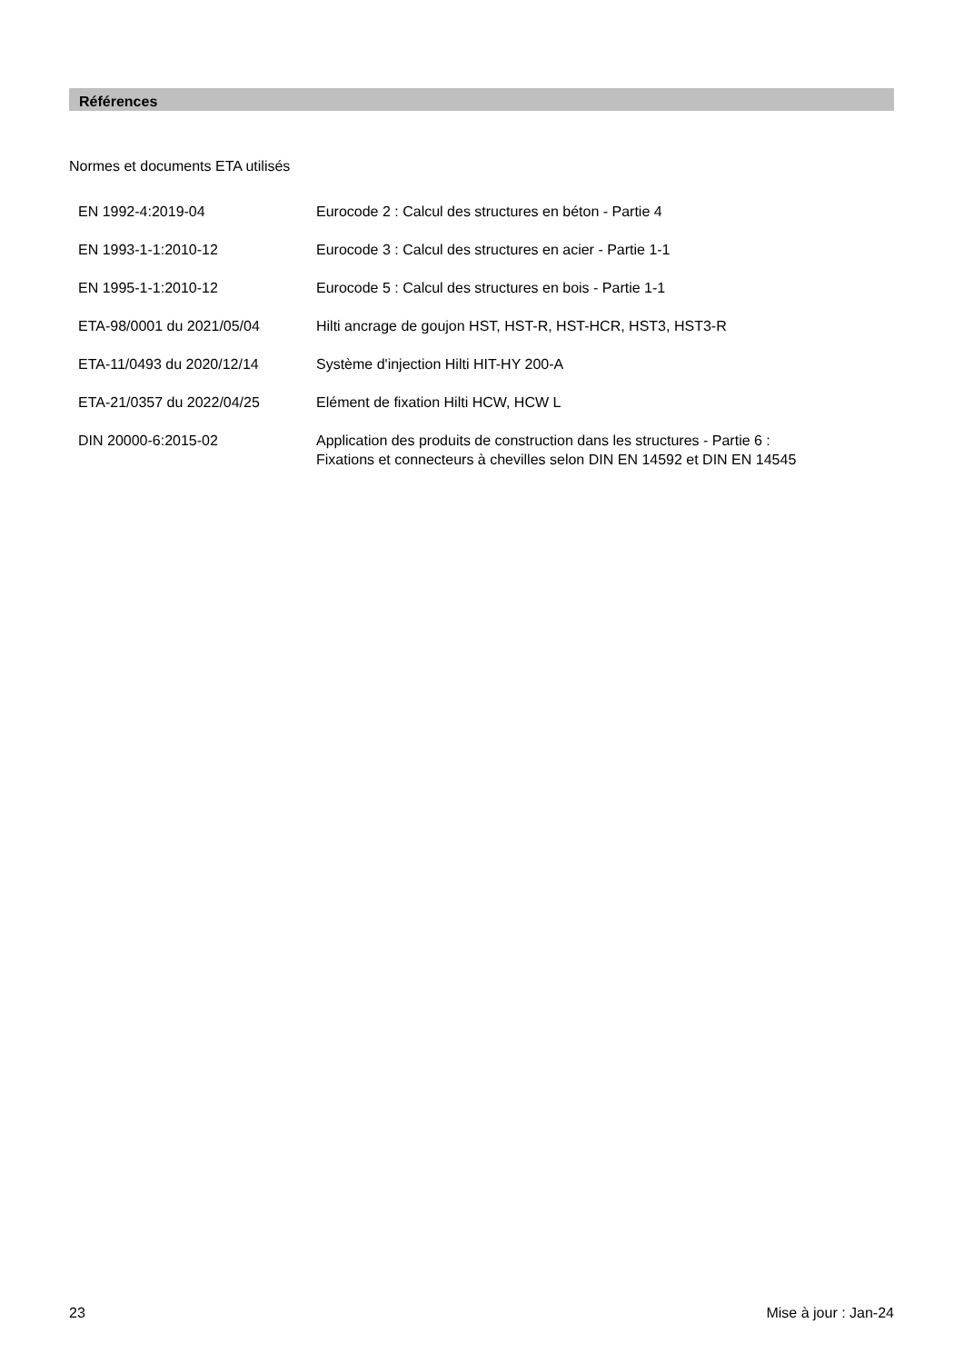Références
Normes et documents ETA utilisés
| EN 1992-4:2019-04 | Eurocode 2 : Calcul des structures en béton - Partie 4 |
| EN 1993-1-1:2010-12 | Eurocode 3 : Calcul des structures en acier - Partie 1-1 |
| EN 1995-1-1:2010-12 | Eurocode 5 : Calcul des structures en bois - Partie 1-1 |
| ETA-98/0001 du 2021/05/04 | Hilti ancrage de goujon HST, HST-R, HST-HCR, HST3, HST3-R |
| ETA-11/0493 du 2020/12/14 | Système d'injection Hilti HIT-HY 200-A |
| ETA-21/0357 du 2022/04/25 | Elément de fixation Hilti HCW, HCW L |
| DIN 20000-6:2015-02 | Application des produits de construction dans les structures - Partie 6 : Fixations et connecteurs à chevilles selon DIN EN 14592 et DIN EN 14545 |
23 Mise à jour : Jan-24